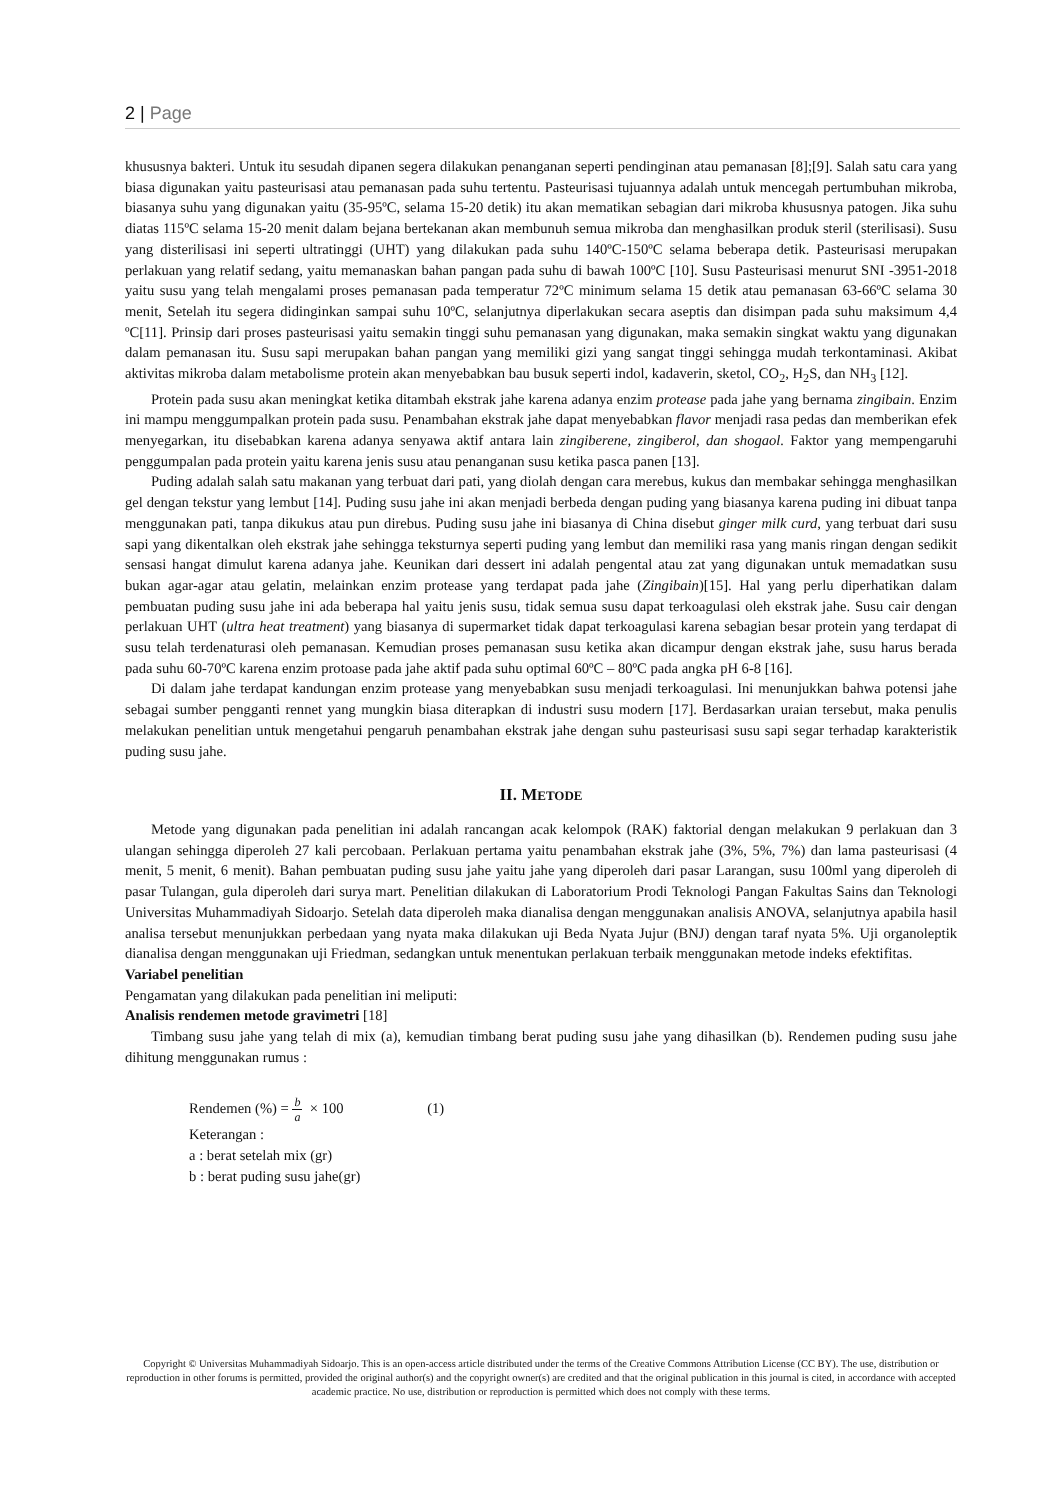2 | Page
khususnya bakteri. Untuk itu sesudah dipanen segera dilakukan penanganan seperti pendinginan atau pemanasan [8];[9]. Salah satu cara yang biasa digunakan yaitu pasteurisasi atau pemanasan pada suhu tertentu. Pasteurisasi tujuannya adalah untuk mencegah pertumbuhan mikroba, biasanya suhu yang digunakan yaitu (35-95ºC, selama 15-20 detik) itu akan mematikan sebagian dari mikroba khususnya patogen. Jika suhu diatas 115ºC selama 15-20 menit dalam bejana bertekanan akan membunuh semua mikroba dan menghasilkan produk steril (sterilisasi). Susu yang disterilisasi ini seperti ultratinggi (UHT) yang dilakukan pada suhu 140ºC-150ºC selama beberapa detik. Pasteurisasi merupakan perlakuan yang relatif sedang, yaitu memanaskan bahan pangan pada suhu di bawah 100ºC [10]. Susu Pasteurisasi menurut SNI -3951-2018 yaitu susu yang telah mengalami proses pemanasan pada temperatur 72ºC minimum selama 15 detik atau pemanasan 63-66ºC selama 30 menit, Setelah itu segera didinginkan sampai suhu 10ºC, selanjutnya diperlakukan secara aseptis dan disimpan pada suhu maksimum 4,4 ºC[11]. Prinsip dari proses pasteurisasi yaitu semakin tinggi suhu pemanasan yang digunakan, maka semakin singkat waktu yang digunakan dalam pemanasan itu. Susu sapi merupakan bahan pangan yang memiliki gizi yang sangat tinggi sehingga mudah terkontaminasi. Akibat aktivitas mikroba dalam metabolisme protein akan menyebabkan bau busuk seperti indol, kadaverin, sketol, CO<sub>2</sub>, H<sub>2</sub>S, dan NH<sub>3</sub> [12].
Protein pada susu akan meningkat ketika ditambah ekstrak jahe karena adanya enzim protease pada jahe yang bernama zingibain. Enzim ini mampu menggumpalkan protein pada susu. Penambahan ekstrak jahe dapat menyebabkan flavor menjadi rasa pedas dan memberikan efek menyegarkan, itu disebabkan karena adanya senyawa aktif antara lain zingiberene, zingiberol, dan shogaol. Faktor yang mempengaruhi penggumpalan pada protein yaitu karena jenis susu atau penanganan susu ketika pasca panen [13].
Puding adalah salah satu makanan yang terbuat dari pati, yang diolah dengan cara merebus, kukus dan membakar sehingga menghasilkan gel dengan tekstur yang lembut [14]. Puding susu jahe ini akan menjadi berbeda dengan puding yang biasanya karena puding ini dibuat tanpa menggunakan pati, tanpa dikukus atau pun direbus. Puding susu jahe ini biasanya di China disebut ginger milk curd, yang terbuat dari susu sapi yang dikentalkan oleh ekstrak jahe sehingga teksturnya seperti puding yang lembut dan memiliki rasa yang manis ringan dengan sedikit sensasi hangat dimulut karena adanya jahe. Keunikan dari dessert ini adalah pengental atau zat yang digunakan untuk memadatkan susu bukan agar-agar atau gelatin, melainkan enzim protease yang terdapat pada jahe (Zingibain)[15]. Hal yang perlu diperhatikan dalam pembuatan puding susu jahe ini ada beberapa hal yaitu jenis susu, tidak semua susu dapat terkoagulasi oleh ekstrak jahe. Susu cair dengan perlakuan UHT (ultra heat treatment) yang biasanya di supermarket tidak dapat terkoagulasi karena sebagian besar protein yang terdapat di susu telah terdenaturasi oleh pemanasan. Kemudian proses pemanasan susu ketika akan dicampur dengan ekstrak jahe, susu harus berada pada suhu 60-70ºC karena enzim protoase pada jahe aktif pada suhu optimal 60ºC – 80ºC pada angka pH 6-8 [16].
Di dalam jahe terdapat kandungan enzim protease yang menyebabkan susu menjadi terkoagulasi. Ini menunjukkan bahwa potensi jahe sebagai sumber pengganti rennet yang mungkin biasa diterapkan di industri susu modern [17]. Berdasarkan uraian tersebut, maka penulis melakukan penelitian untuk mengetahui pengaruh penambahan ekstrak jahe dengan suhu pasteurisasi susu sapi segar terhadap karakteristik puding susu jahe.
II. METODE
Metode yang digunakan pada penelitian ini adalah rancangan acak kelompok (RAK) faktorial dengan melakukan 9 perlakuan dan 3 ulangan sehingga diperoleh 27 kali percobaan. Perlakuan pertama yaitu penambahan ekstrak jahe (3%, 5%, 7%) dan lama pasteurisasi (4 menit, 5 menit, 6 menit). Bahan pembuatan puding susu jahe yaitu jahe yang diperoleh dari pasar Larangan, susu 100ml yang diperoleh di pasar Tulangan, gula diperoleh dari surya mart. Penelitian dilakukan di Laboratorium Prodi Teknologi Pangan Fakultas Sains dan Teknologi Universitas Muhammadiyah Sidoarjo. Setelah data diperoleh maka dianalisa dengan menggunakan analisis ANOVA, selanjutnya apabila hasil analisa tersebut menunjukkan perbedaan yang nyata maka dilakukan uji Beda Nyata Jujur (BNJ) dengan taraf nyata 5%. Uji organoleptik dianalisa dengan menggunakan uji Friedman, sedangkan untuk menentukan perlakuan terbaik menggunakan metode indeks efektifitas.
Variabel penelitian
Pengamatan yang dilakukan pada penelitian ini meliputi:
Analisis rendemen metode gravimetri [18]
Timbang susu jahe yang telah di mix (a), kemudian timbang berat puding susu jahe yang dihasilkan (b). Rendemen puding susu jahe dihitung menggunakan rumus :
Rendemen (%) = b a × 100 (1)
Keterangan :
a : berat setelah mix (gr)
b : berat puding susu jahe(gr)
Copyright © Universitas Muhammadiyah Sidoarjo. This is an open-access article distributed under the terms of the Creative Commons Attribution License (CC BY). The use, distribution or reproduction in other forums is permitted, provided the original author(s) and the copyright owner(s) are credited and that the original publication in this journal is cited, in accordance with accepted academic practice. No use, distribution or reproduction is permitted which does not comply with these terms.